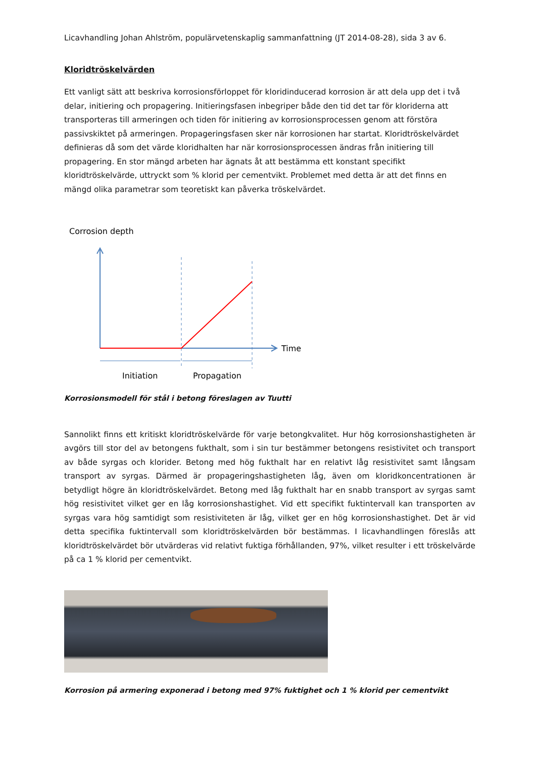Licavhandling Johan Ahlström, populärvetenskaplig sammanfattning (JT 2014-08-28), sida 3 av 6.
Kloridtröskelvärden
Ett vanligt sätt att beskriva korrosionsförloppet för kloridinducerad korrosion är att dela upp det i två delar, initiering och propagering. Initieringsfasen inbegriper både den tid det tar för kloriderna att transporteras till armeringen och tiden för initiering av korrosionsprocessen genom att förstöra passivskiktet på armeringen. Propageringsfasen sker när korrosionen har startat. Kloridtröskelvärdet definieras då som det värde kloridhalten har när korrosionsprocessen ändras från initiering till propagering. En stor mängd arbeten har ägnats åt att bestämma ett konstant specifikt kloridtröskelvärde, uttryckt som % klorid per cementvikt. Problemet med detta är att det finns en mängd olika parametrar som teoretiskt kan påverka tröskelvärdet.
Corrosion depth
Time
Initiation
Propagation
Korrosionsmodell för stål i betong föreslagen av Tuutti
Sannolikt finns ett kritiskt kloridtröskelvärde för varje betongkvalitet. Hur hög korrosionshastigheten är avgörs till stor del av betongens fukthalt, som i sin tur bestämmer betongens resistivitet och transport av både syrgas och klorider. Betong med hög fukthalt har en relativt låg resistivitet samt långsam transport av syrgas. Därmed är propageringshastigheten låg, även om kloridkoncentrationen är betydligt högre än kloridtröskelvärdet. Betong med låg fukthalt har en snabb transport av syrgas samt hög resistivitet vilket ger en låg korrosionshastighet. Vid ett specifikt fuktintervall kan transporten av syrgas vara hög samtidigt som resistiviteten är låg, vilket ger en hög korrosionshastighet. Det är vid detta specifika fuktintervall som kloridtröskelvärden bör bestämmas. I licavhandlingen föreslås att kloridtröskelvärdet bör utvärderas vid relativt fuktiga förhållanden, 97%, vilket resulter i ett tröskelvärde på ca 1 % klorid per cementvikt.
Korrosion på armering exponerad i betong med 97% fuktighet och 1 % klorid per cementvikt